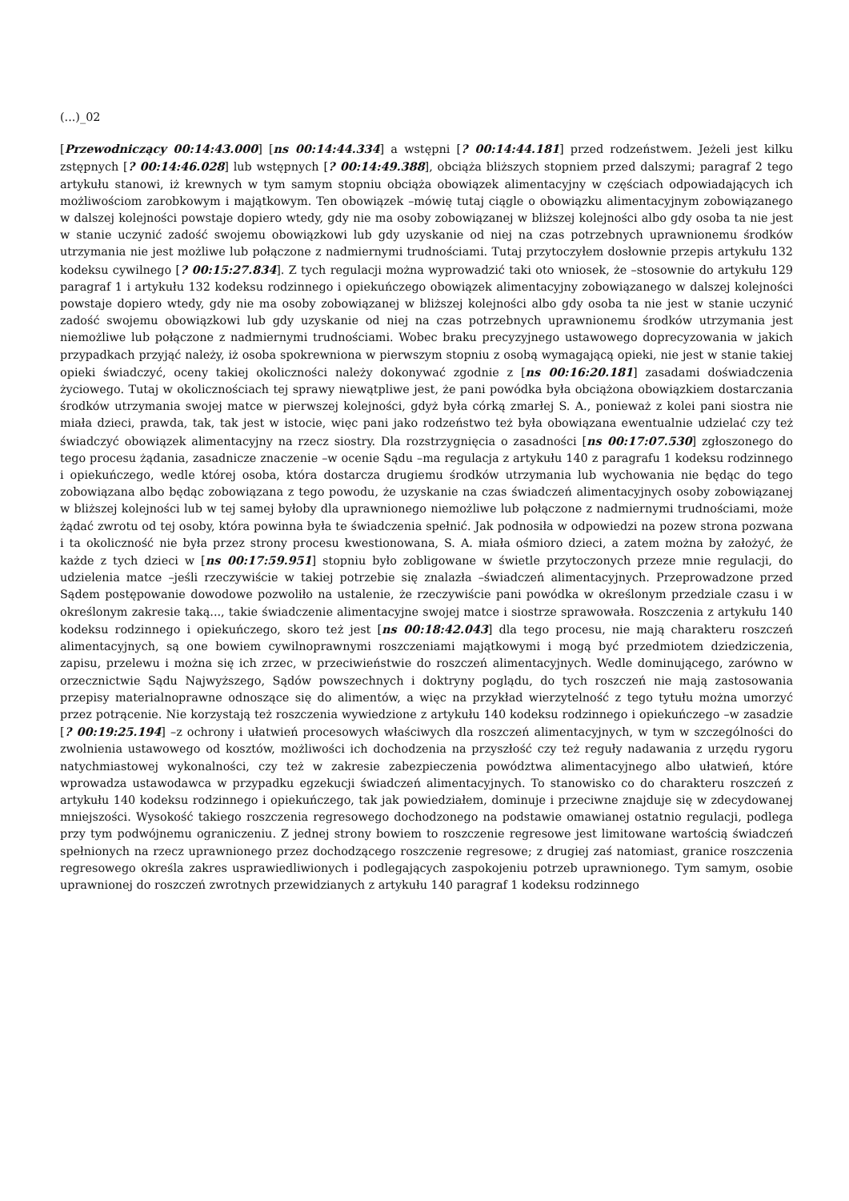(...)_02
[Przewodniczący 00:14:43.000] [ns 00:14:44.334] a wstępni [? 00:14:44.181] przed rodzeństwem. Jeżeli jest kilku zstępnych [? 00:14:46.028] lub wstępnych [? 00:14:49.388], obciąża bliższych stopniem przed dalszymi; paragraf 2 tego artykułu stanowi, iż krewnych w tym samym stopniu obciąża obowiązek alimentacyjny w częściach odpowiadających ich możliwościom zarobkowym i majątkowym. Ten obowiązek –mówię tutaj ciągle o obowiązku alimentacyjnym zobowiązanego w dalszej kolejności powstaje dopiero wtedy, gdy nie ma osoby zobowiązanej w bliższej kolejności albo gdy osoba ta nie jest w stanie uczynić zadość swojemu obowiązkowi lub gdy uzyskanie od niej na czas potrzebnych uprawnionemu środków utrzymania nie jest możliwe lub połączone z nadmiernymi trudnościami. Tutaj przytoczyłem dosłownie przepis artykułu 132 kodeksu cywilnego [? 00:15:27.834]. Z tych regulacji można wyprowadzić taki oto wniosek, że –stosownie do artykułu 129 paragraf 1 i artykułu 132 kodeksu rodzinnego i opiekuńczego obowiązek alimentacyjny zobowiązanego w dalszej kolejności powstaje dopiero wtedy, gdy nie ma osoby zobowiązanej w bliższej kolejności albo gdy osoba ta nie jest w stanie uczynić zadość swojemu obowiązkowi lub gdy uzyskanie od niej na czas potrzebnych uprawnionemu środków utrzymania jest niemożliwe lub połączone z nadmiernymi trudnościami. Wobec braku precyzyjnego ustawowego doprecyzowania w jakich przypadkach przyjąć należy, iż osoba spokrewniona w pierwszym stopniu z osobą wymagającą opieki, nie jest w stanie takiej opieki świadczyć, oceny takiej okoliczności należy dokonywać zgodnie z [ns 00:16:20.181] zasadami doświadczenia życiowego. Tutaj w okolicznościach tej sprawy niewątpliwe jest, że pani powódka była obciążona obowiązkiem dostarczania środków utrzymania swojej matce w pierwszej kolejności, gdyż była córką zmarłej S. A., ponieważ z kolei pani siostra nie miała dzieci, prawda, tak, tak jest w istocie, więc pani jako rodzeństwo też była obowiązana ewentualnie udzielać czy też świadczyć obowiązek alimentacyjny na rzecz siostry. Dla rozstrzygnięcia o zasadności [ns 00:17:07.530] zgłoszonego do tego procesu żądania, zasadnicze znaczenie –w ocenie Sądu –ma regulacja z artykułu 140 z paragrafu 1 kodeksu rodzinnego i opiekuńczego, wedle której osoba, która dostarcza drugiemu środków utrzymania lub wychowania nie będąc do tego zobowiązana albo będąc zobowiązana z tego powodu, że uzyskanie na czas świadczeń alimentacyjnych osoby zobowiązanej w bliższej kolejności lub w tej samej byłoby dla uprawnionego niemożliwe lub połączone z nadmiernymi trudnościami, może żądać zwrotu od tej osoby, która powinna była te świadczenia spełnić. Jak podnosiła w odpowiedzi na pozew strona pozwana i ta okoliczność nie była przez strony procesu kwestionowana, S. A. miała ośmioro dzieci, a zatem można by założyć, że każde z tych dzieci w [ns 00:17:59.951] stopniu było zobligowane w świetle przytoczonych przeze mnie regulacji, do udzielenia matce –jeśli rzeczywiście w takiej potrzebie się znalazła –świadczeń alimentacyjnych. Przeprowadzone przed Sądem postępowanie dowodowe pozwoliło na ustalenie, że rzeczywiście pani powódka w określonym przedziale czasu i w określonym zakresie taką..., takie świadczenie alimentacyjne swojej matce i siostrze sprawowała. Roszczenia z artykułu 140 kodeksu rodzinnego i opiekuńczego, skoro też jest [ns 00:18:42.043] dla tego procesu, nie mają charakteru roszczeń alimentacyjnych, są one bowiem cywilnoprawnymi roszczeniami majątkowymi i mogą być przedmiotem dziedziczenia, zapisu, przelewu i można się ich zrzec, w przeciwieństwie do roszczeń alimentacyjnych. Wedle dominującego, zarówno w orzecznictwie Sądu Najwyższego, Sądów powszechnych i doktryny poglądu, do tych roszczeń nie mają zastosowania przepisy materialnoprawne odnoszące się do alimentów, a więc na przykład wierzytelność z tego tytułu można umorzyć przez potrącenie. Nie korzystają też roszczenia wywiedzione z artykułu 140 kodeksu rodzinnego i opiekuńczego –w zasadzie [? 00:19:25.194] –z ochrony i ułatwień procesowych właściwych dla roszczeń alimentacyjnych, w tym w szczególności do zwolnienia ustawowego od kosztów, możliwości ich dochodzenia na przyszłość czy też reguły nadawania z urzędu rygoru natychmiastowej wykonalności, czy też w zakresie zabezpieczenia powództwa alimentacyjnego albo ułatwień, które wprowadza ustawodawca w przypadku egzekucji świadczeń alimentacyjnych. To stanowisko co do charakteru roszczeń z artykułu 140 kodeksu rodzinnego i opiekuńczego, tak jak powiedziałem, dominuje i przeciwne znajduje się w zdecydowanej mniejszości. Wysokość takiego roszczenia regresowego dochodzonego na podstawie omawianej ostatnio regulacji, podlega przy tym podwójnemu ograniczeniu. Z jednej strony bowiem to roszczenie regresowe jest limitowane wartością świadczeń spełnionych na rzecz uprawnionego przez dochodzącego roszczenie regresowe; z drugiej zaś natomiast, granice roszczenia regresowego określa zakres usprawiedliwionych i podlegających zaspokojeniu potrzeb uprawnionego. Tym samym, osobie uprawnionej do roszczeń zwrotnych przewidzianych z artykułu 140 paragraf 1 kodeksu rodzinnego